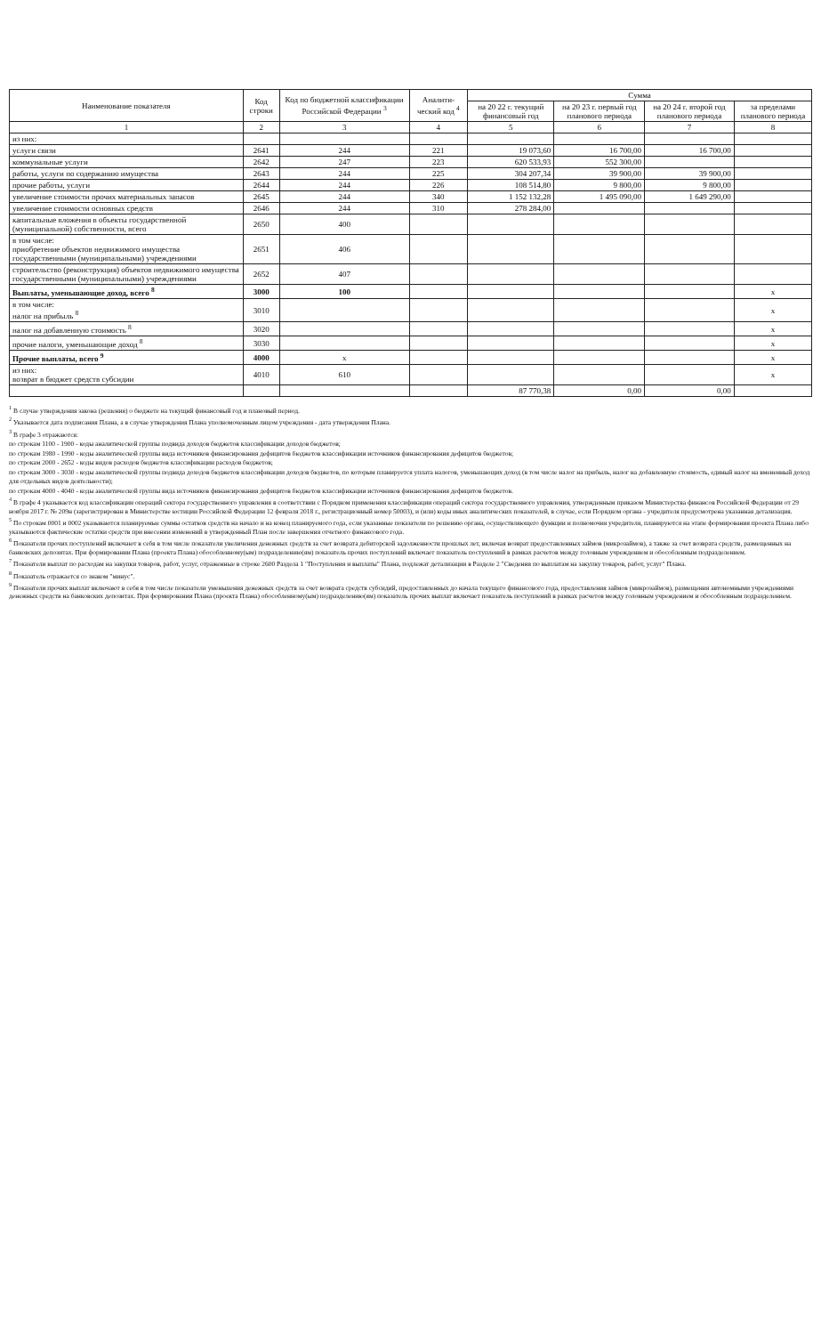| Наименование показателя | Код строки | Код по бюджетной классификации Российской Федерации <sup>3</sup> | Аналити-ческий код <sup>4</sup> | Сумма | | | |
| --- | --- | --- | --- | --- | --- | --- | --- |
| | | | | на 20 22 г. текущий финансовый год | на 20 23 г. первый год планового периода | на 20 24 г. второй год планового периода | за пределами планового периода |
| 1 | 2 | 3 | 4 | 5 | 6 | 7 | 8 |
| из них: | | | | | | | |
| услуги связи | 2641 | 244 | 221 | 19 073,60 | 16 700,00 | 16 700,00 | |
| коммунальные услуги | 2642 | 247 | 223 | 620 533,93 | 552 300,00 | | |
| работы, услуги по содержанию имущества | 2643 | 244 | 225 | 304 207,34 | 39 900,00 | 39 900,00 | |
| прочие работы, услуги | 2644 | 244 | 226 | 108 514,80 | 9 800,00 | 9 800,00 | |
| увеличение стоимости прочих материальных запасов | 2645 | 244 | 340 | 1 152 132,28 | 1 495 090,00 | 1 649 290,00 | |
| увеличение стоимости основных средств | 2646 | 244 | 310 | 278 284,00 | | | |
| капитальные вложения в объекты государственной (муниципальной) собственности, всего | 2650 | 400 | | | | | |
| в том числе: приобретение объектов недвижимого имущества государственными (муниципальными) учреждениями | 2651 | 406 | | | | | |
| строительство (реконструкция) объектов недвижимого имущества государственными (муниципальными) учреждениями | 2652 | 407 | | | | | |
| Выплаты, уменьшающие доход, всего <sup>8</sup> | 3000 | 100 | | | | | x |
| в том числе: налог на прибыль <sup>8</sup> | 3010 | | | | | | x |
| налог на добавленную стоимость <sup>8</sup> | 3020 | | | | | | x |
| прочие налоги, уменьшающие доход <sup>8</sup> | 3030 | | | | | | x |
| Прочие выплаты, всего <sup>9</sup> | 4000 | x | | | | | x |
| из них: возврат в бюджет средств субсидии | 4010 | 610 | | | | | x |
| | | | | 87 770,38 | 0,00 | 0,00 | |
<sup>1</sup> В случае утверждения закона (решения) о бюджете на текущий финансовый год и плановый период.
<sup>2</sup> Указывается дата подписания Плана, а в случае утверждения Плана уполномоченным лицом учреждения - дата утверждения Плана.
<sup>3</sup> В графе 3 отражаются:
по строкам 1100 - 1900 - коды аналитической группы подвида доходов бюджетов классификации доходов бюджетов;
по строкам 1980 - 1990 - коды аналитической группы вида источников финансирования дефицитов бюджетов классификации источников финансирования дефицитов бюджетов;
по строкам 2000 - 2652 - коды видов расходов бюджетов классификации расходов бюджетов;
по строкам 3000 - 3030 - коды аналитической группы подвида доходов бюджетов классификации доходов бюджетов, по которым планируется уплата налогов, уменьшающих доход (в том числе налог на прибыль, налог на добавленную стоимость, единый налог на вмененный доход для отдельных видов деятельности);
по строкам 4000 - 4040 - коды аналитической группы вида источников финансирования дефицитов бюджетов классификации источников финансирования дефицитов бюджетов.
<sup>4</sup> В графе 4 указывается код классификации операций сектора государственного управления в соответствии с Порядком применения классификации операций сектора государственного управления, утвержденным приказом Министерства финансов Российской Федерации от 29 ноября 2017 г. № 209н (зарегистрирован в Министерстве юстиции Российской Федерации 12 февраля 2018 г., регистрационный номер 50003), и (или) коды иных аналитических показателей, в случае, если Порядком органа - учредителя предусмотрена указанная детализация.
<sup>5</sup> По строкам 0001 и 0002 указываются планируемые суммы остатков средств на начало и на конец планируемого года, если указанные показатели по решению органа, осуществляющего функции и полномочия учредителя, планируются на этапе формирования проекта Плана либо указываются фактические остатки средств при внесении изменений в утвержденный План после завершения отчетного финансового года.
<sup>6</sup> Показатели прочих поступлений включают в себя в том числе показатели увеличения денежных средств за счет возврата дебиторской задолженности прошлых лет, включая возврат предоставленных займов (микрозаймов), а также за счет возврата средств, размещенных на банковских депозитах. При формировании Плана (проекта Плана) обособленному(ым) подразделению(ям) показатель прочих поступлений включает показатель поступлений в рамках расчетов между головным учреждением и обособленным подразделением.
<sup>7</sup> Показатели выплат по расходам на закупки товаров, работ, услуг, отраженные в строке 2600 Раздела 1 "Поступления и выплаты" Плана, подлежат детализации в Разделе 2 "Сведения по выплатам на закупку товаров, работ, услуг" Плана.
<sup>8</sup> Показатель отражается со знаком "минус".
<sup>9</sup> Показатели прочих выплат включают в себя в том числе показатели уменьшения денежных средств за счет возврата средств субсидий, предоставленных до начала текущего финансового года, предоставления займов (микрозаймов), размещения автономными учреждениями денежных средств на банковских депозитах. При формировании Плана (проекта Плана) обособленному(ым) подразделению(ям) показатель прочих выплат включает показатель поступлений в рамках расчетов между головным учреждением и обособленным подразделением.